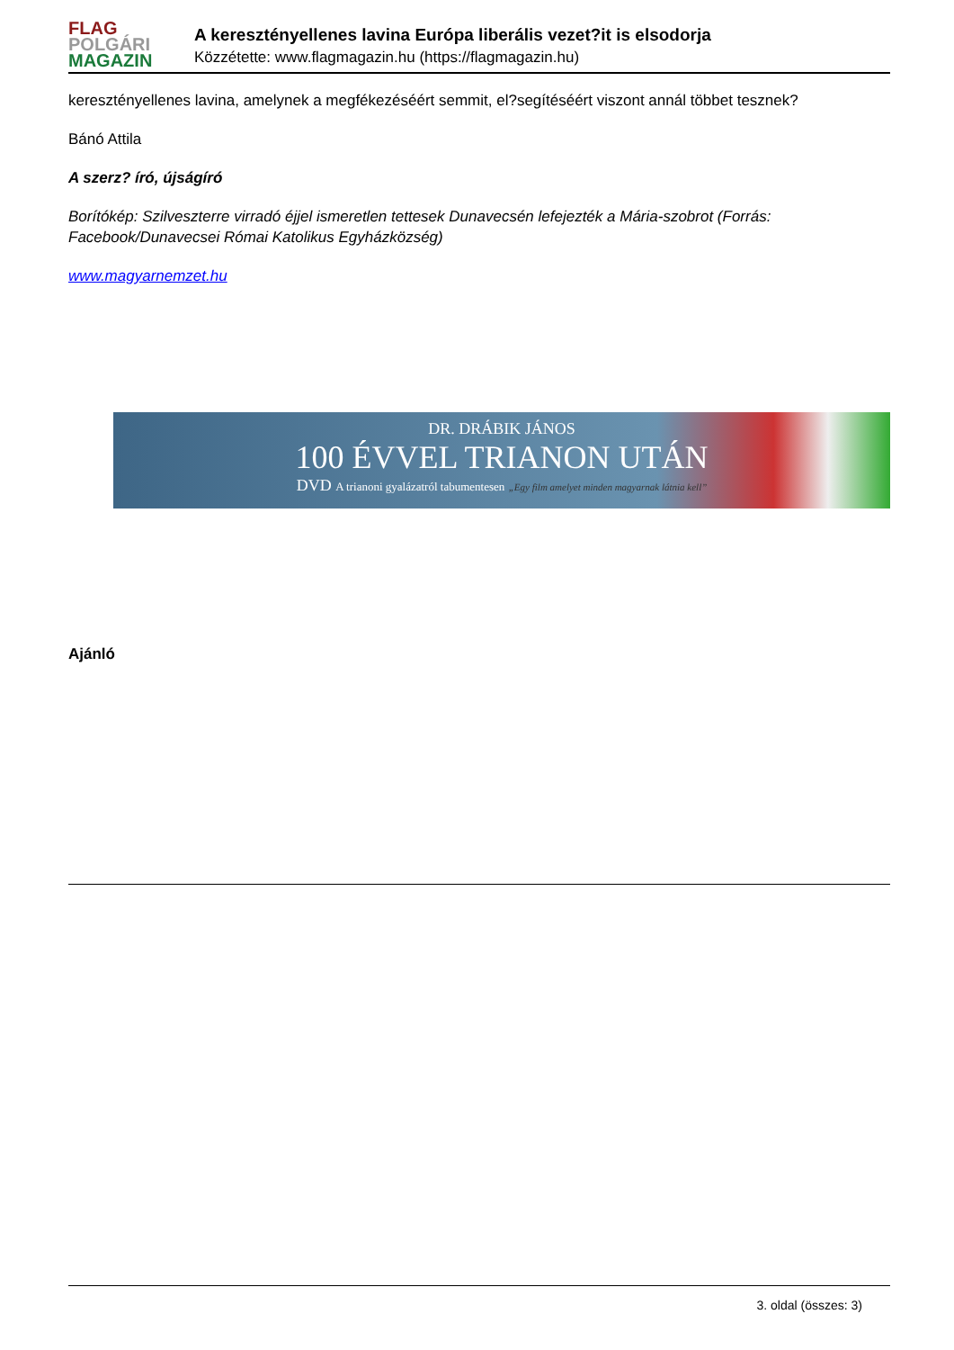FLAG
POLGÁRI
MAGAZIN
A keresztényellenes lavina Európa liberális vezet?it is elsodorja
Közzétette: www.flagmagazin.hu (https://flagmagazin.hu)
keresztényellenes lavina, amelynek a megfékezéséért semmit, el?segítéséért viszont annál többet tesznek?
Bánó Attila
A szerz? író, újságíró
Borítókép: Szilveszterre virradó éjjel ismeretlen tettesek Dunavecsén lefejezték a Mária-szobrot (Forrás: Facebook/Dunavecsei Római Katolikus Egyházközség)
www.magyarnemzet.hu
DR. DRÁBIK JÁNOS
100 ÉVVEL TRIANON UTÁN
DVD A trianoni gyalázatról tabumentesen „Egy film amelyet minden magyarnak látnia kell”
Ajánló
3. oldal (összes: 3)